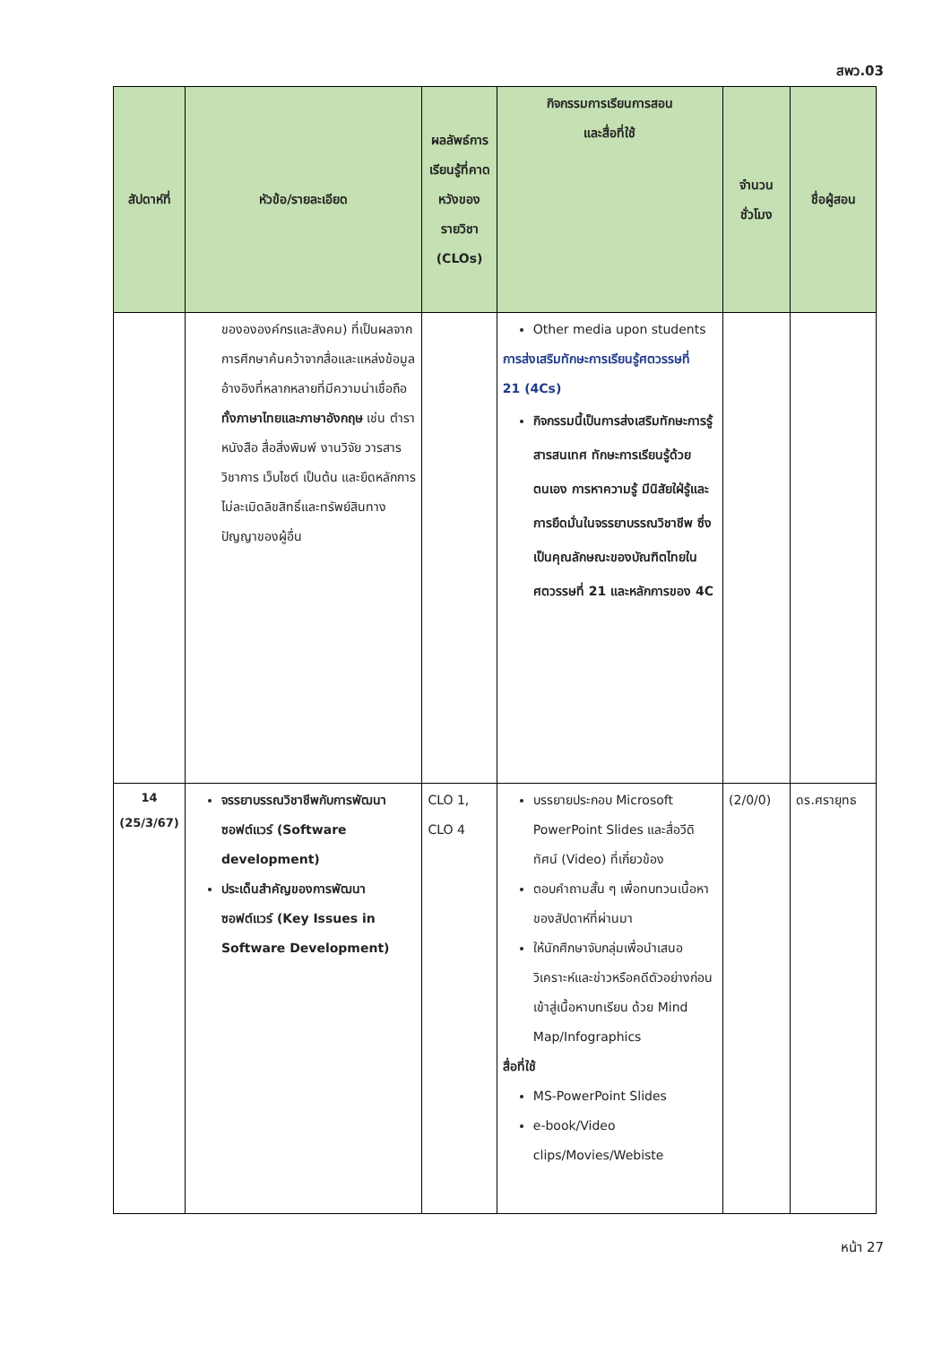สพว.03
| สัปดาห์ที่ | หัวข้อ/รายละเอียด | ผลลัพธ์การเรียนรู้ที่คาดหวังของรายวิชา (CLOs) | กิจกรรมการเรียนการสอน และสื่อที่ใช้ | จำนวนชั่วโมง | ชื่อผู้สอน |
| --- | --- | --- | --- | --- | --- |
| | ของององค์กรและสังคม) ที่เป็นผลจากการศึกษาค้นคว้าจากสื่อและแหล่งข้อมูลอ้างอิงที่หลากหลายที่มีความน่าเชื่อถือ ทั้งภาษาไทยและภาษาอังกฤษ เช่น ตำรา หนังสือ สื่อสิ่งพิมพ์ งานวิจัย วารสารวิชาการ เว็บไซต์ เป็นต้น และยึดหลักการไม่ละเมิดลิขสิทธิ์และทรัพย์สินทางปัญญาของผู้อื่น | | Other media upon students การส่งเสริมทักษะการเรียนรู้ศตวรรษที่ 21 (4Cs) กิจกรรมนี้เป็นการส่งเสริมทักษะการรู้สารสนเทศ ทักษะการเรียนรู้ด้วยตนเอง การหาความรู้ มีนิสัยใฝ่รู้และการยึดมั่นในจรรยาบรรณวิชาชีพ ซึ่งเป็นคุณลักษณะของบัณฑิตไทยในศตวรรษที่ 21 และหลักการของ 4C | | |
| 14 (25/3/67) | จรรยาบรรณวิชาชีพกับการพัฒนาซอฟต์แวร์ (Software development) ประเด็นสำคัญของการพัฒนาซอฟต์แวร์ (Key Issues in Software Development) | CLO 1, CLO 4 | บรรยายประกอบ Microsoft PowerPoint Slides และสื่อวีดิทัศน์ (Video) ที่เกี่ยวข้อง ตอบคำถามสั้น ๆ เพื่อทบทวนเนื้อหาของสัปดาห์ที่ผ่านมา ให้นักศึกษาจับกลุ่มเพื่อนำเสนอวิเคราะห์และข่าวหรือคดีตัวอย่างก่อนเข้าสู่เนื้อหาบทเรียน ด้วย Mind Map/Infographics สื่อที่ใช้ MS-PowerPoint Slides e-book/Video clips/Movies/Webiste | (2/0/0) | ดร.ศรายุทธ |
หน้า 27